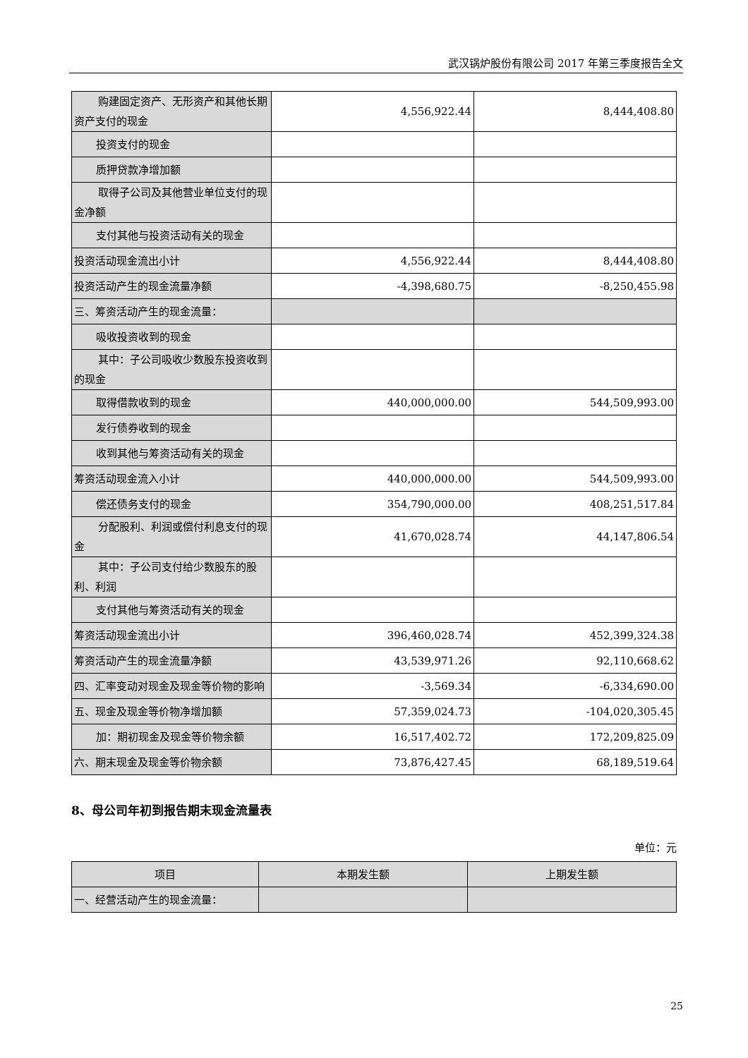武汉锅炉股份有限公司 2017 年第三季度报告全文
| 购建固定资产、无形资产和其他长期资产支付的现金 | 4,556,922.44 | 8,444,408.80 |
| 投资支付的现金 | | |
| 质押贷款净增加额 | | |
| 取得子公司及其他营业单位支付的现金净额 | | |
| 支付其他与投资活动有关的现金 | | |
| 投资活动现金流出小计 | 4,556,922.44 | 8,444,408.80 |
| 投资活动产生的现金流量净额 | -4,398,680.75 | -8,250,455.98 |
| 三、筹资活动产生的现金流量： | | |
| 吸收投资收到的现金 | | |
| 其中：子公司吸收少数股东投资收到的现金 | | |
| 取得借款收到的现金 | 440,000,000.00 | 544,509,993.00 |
| 发行债券收到的现金 | | |
| 收到其他与筹资活动有关的现金 | | |
| 筹资活动现金流入小计 | 440,000,000.00 | 544,509,993.00 |
| 偿还债务支付的现金 | 354,790,000.00 | 408,251,517.84 |
| 分配股利、利润或偿付利息支付的现金 | 41,670,028.74 | 44,147,806.54 |
| 其中：子公司支付给少数股东的股利、利润 | | |
| 支付其他与筹资活动有关的现金 | | |
| 筹资活动现金流出小计 | 396,460,028.74 | 452,399,324.38 |
| 筹资活动产生的现金流量净额 | 43,539,971.26 | 92,110,668.62 |
| 四、汇率变动对现金及现金等价物的影响 | -3,569.34 | -6,334,690.00 |
| 五、现金及现金等价物净增加额 | 57,359,024.73 | -104,020,305.45 |
| 加：期初现金及现金等价物余额 | 16,517,402.72 | 172,209,825.09 |
| 六、期末现金及现金等价物余额 | 73,876,427.45 | 68,189,519.64 |
8、母公司年初到报告期末现金流量表
单位：元
| 项目 | 本期发生额 | 上期发生额 |
| --- | --- | --- |
| 一、经营活动产生的现金流量： | | |
25